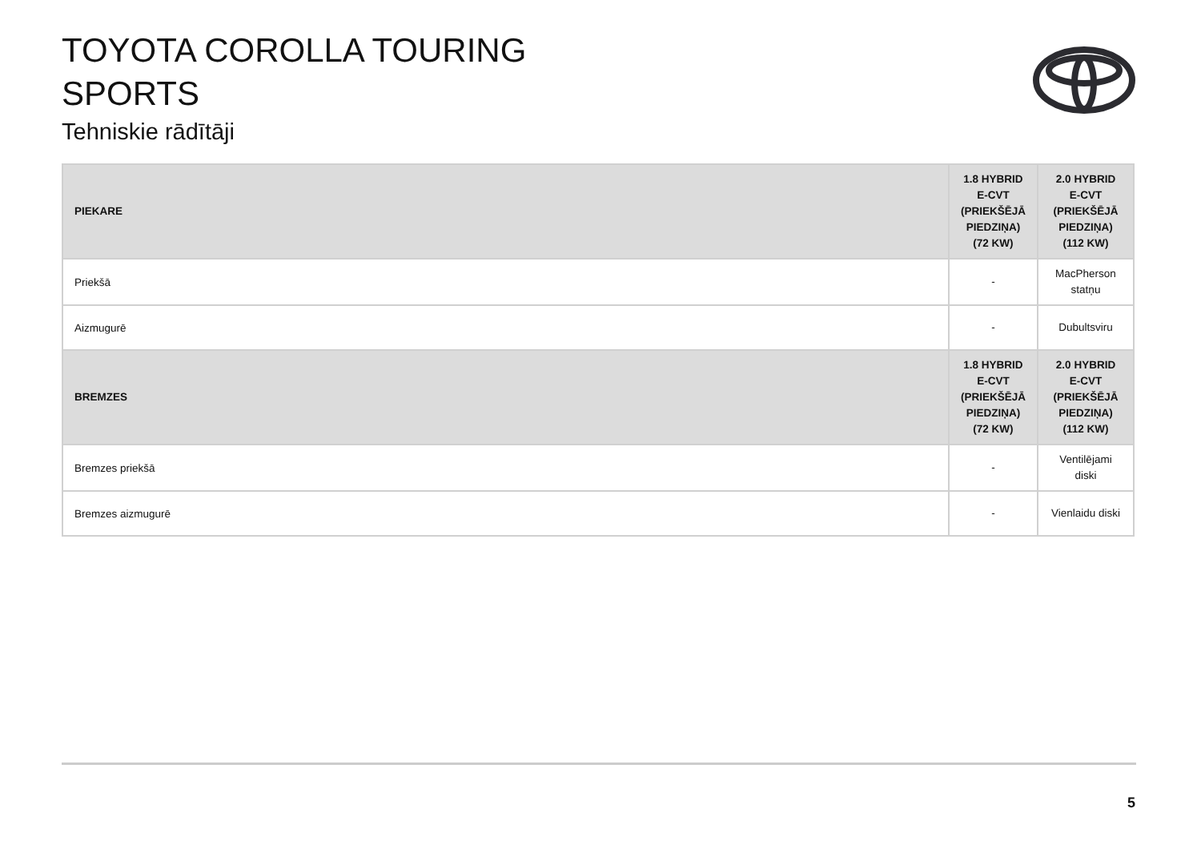TOYOTA COROLLA TOURING
SPORTS
Tehniskie rādītāji
| PIEKARE | 1.8 HYBRID E-CVT (PRIEKŠĒJĀ PIEDZIŅA) (72 KW) | 2.0 HYBRID E-CVT (PRIEKŠĒJĀ PIEDZIŅA) (112 KW) |
| --- | --- | --- |
| Priekšā | - | MacPherson statņu |
| Aizmugurē | - | Dubultsviru |
| BREMZES | 1.8 HYBRID E-CVT (PRIEKŠĒJĀ PIEDZIŅA) (72 KW) | 2.0 HYBRID E-CVT (PRIEKŠĒJĀ PIEDZIŅA) (112 KW) |
| Bremzes priekšā | - | Ventilējami diski |
| Bremzes aizmugurē | - | Vienlaidu diski |
5